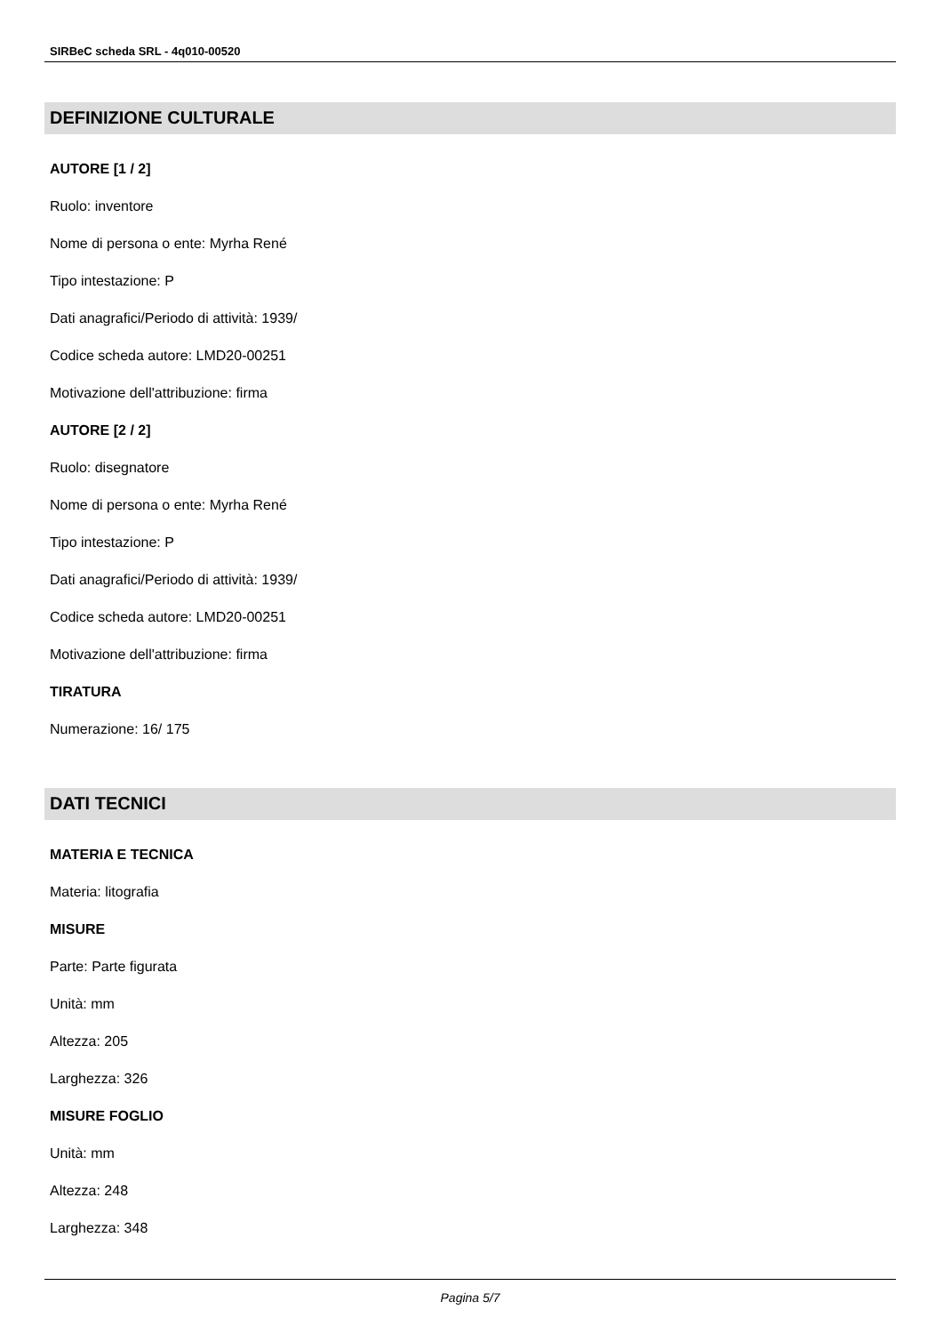SIRBeC scheda SRL - 4q010-00520
DEFINIZIONE CULTURALE
AUTORE [1 / 2]
Ruolo: inventore
Nome di persona o ente: Myrha René
Tipo intestazione: P
Dati anagrafici/Periodo di attività: 1939/
Codice scheda autore: LMD20-00251
Motivazione dell'attribuzione: firma
AUTORE [2 / 2]
Ruolo: disegnatore
Nome di persona o ente: Myrha René
Tipo intestazione: P
Dati anagrafici/Periodo di attività: 1939/
Codice scheda autore: LMD20-00251
Motivazione dell'attribuzione: firma
TIRATURA
Numerazione: 16/ 175
DATI TECNICI
MATERIA E TECNICA
Materia: litografia
MISURE
Parte: Parte figurata
Unità: mm
Altezza: 205
Larghezza: 326
MISURE FOGLIO
Unità: mm
Altezza: 248
Larghezza: 348
Pagina 5/7